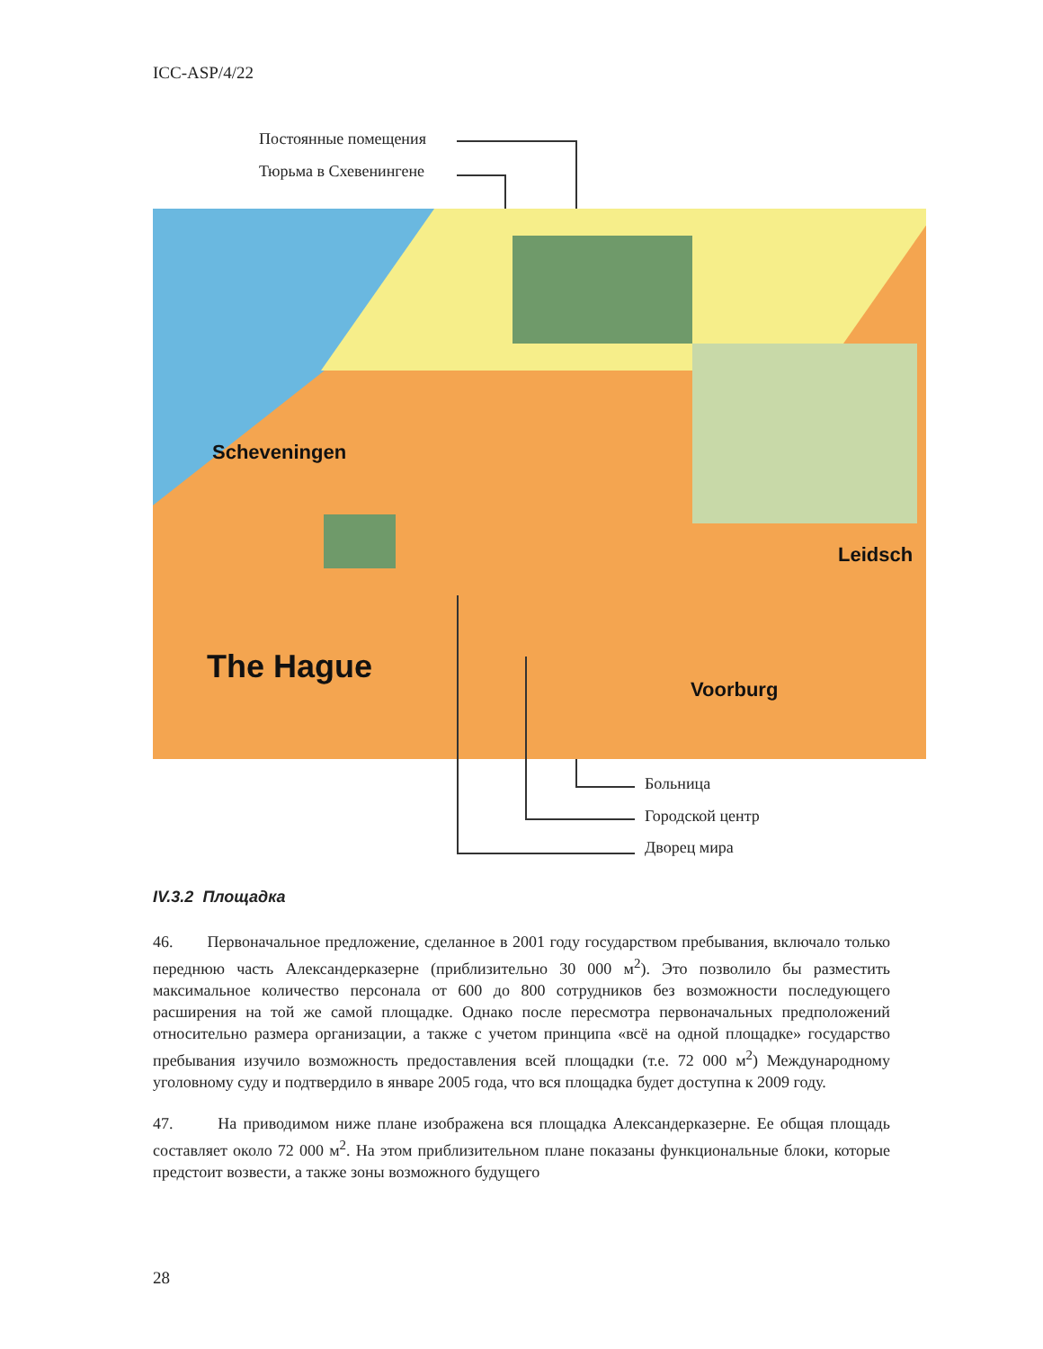ICC-ASP/4/22
Постоянные помещения
Тюрьма в Схевенингене
Scheveningen
The Hague
Voorburg
Leidsch
Больница
Городской центр
Дворец мира
IV.3.2 Площадка
46. Первоначальное предложение, сделанное в 2001 году государством пребывания, включало только переднюю часть Александерказерне (приблизительно 30 000 м<sup>2</sup>). Это позволило бы разместить максимальное количество персонала от 600 до 800 сотрудников без возможности последующего расширения на той же самой площадке. Однако после пересмотра первоначальных предположений относительно размера организации, а также с учетом принципа «всё на одной площадке» государство пребывания изучило возможность предоставления всей площадки (т.е. 72 000 м<sup>2</sup>) Международному уголовному суду и подтвердило в январе 2005 года, что вся площадка будет доступна к 2009 году.
47. На приводимом ниже плане изображена вся площадка Александерказерне. Ее общая площадь составляет около 72 000 м<sup>2</sup>. На этом приблизительном плане показаны функциональные блоки, которые предстоит возвести, а также зоны возможного будущего
28